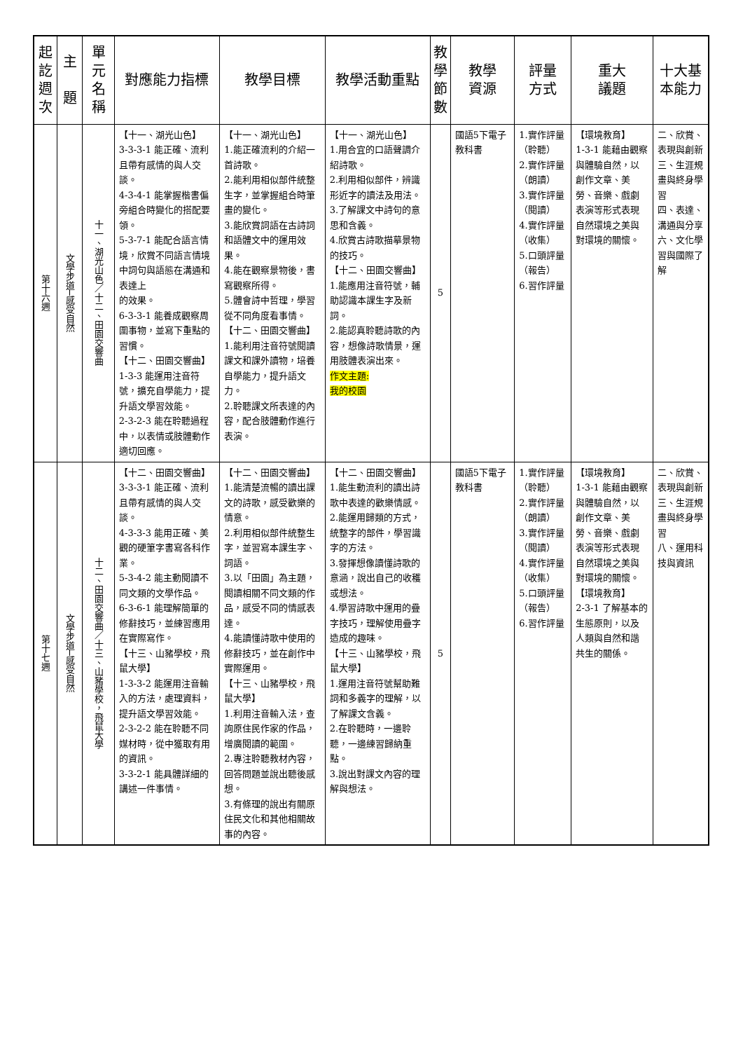| 起 訖 週 次 | 主 題 | 單 元 名 稱 | 對應能力指標 | 教學目標 | 教學活動重點 | 教 學 節 數 | 教學 資源 | 評量 方式 | 重大 議題 | 十大基 本能力 |
| --- | --- | --- | --- | --- | --- | --- | --- | --- | --- | --- |
| 第十六週 | 文學步道─感受自然 | 十一、湖光山色／十二、田園交響曲 | 【十一、湖光山色】 3-3-3-1 能正確、流利且帶有感情的與人交談。 4-3-4-1 能掌握楷書偏旁組合時變化的搭配要領。 5-3-7-1 能配合語言情境，欣賞不同語言情境中詞句與語態在溝通和表達上 的效果。 6-3-3-1 能養成觀察周圍事物，並寫下重點的習慣。 【十二、田園交響曲】 1-3-3 能運用注音符號，擴充自學能力，提升語文學習效能。 2-3-2-3 能在聆聽過程中，以表情或肢體動作適切回應。 | 【十一、湖光山色】 1.能正確流利的介紹一首詩歌。 2.能利用相似部件統整生字，並掌握組合時筆畫的變化。 3.能欣賞詞語在古詩詞和語體文中的運用效果。 4.能在觀察景物後，書寫觀察所得。 5.體會詩中哲理，學習從不同角度看事情。 【十二、田園交響曲】 1.能利用注音符號閱讀課文和課外讀物，培養自學能力，提升語文力。 2.聆聽課文所表達的內容，配合肢體動作進行表演。 | 【十一、湖光山色】 1.用合宜的口語聲調介紹詩歌。 2.利用相似部件，辨識形近字的讀法及用法。 3.了解課文中詩句的意思和含義。 4.欣賞古詩歌描摹景物的技巧。 【十二、田園交響曲】 1.能應用注音符號，輔助認識本課生字及新詞。 2.能認真聆聽詩歌的內容，想像詩歌情景，運用肢體表演出來。 作文主題: 我的校園 | 5 | 國語5下電子教科書 | 1.實作評量（聆聽） 2.實作評量（朗讀） 3.實作評量（閱讀） 4.實作評量（收集） 5.口頭評量（報告） 6.習作評量 | 【環境教育】 1-3-1 能藉由觀察與體驗自然，以創作文章、美勞、音樂、戲劇表演等形式表現自然環境之美與對環境的關懷。 | 二、欣賞、表現與創新 三、生涯規畫與終身學習 四、表達、溝通與分享 六、文化學習與國際了解 |
| 第十七週 | 文學步道─感受自然 | 十二、田園交響曲／十三、山豬學校，飛鼠大學 | 【十二、田園交響曲】 3-3-3-1 能正確、流利且帶有感情的與人交談。 4-3-3-3 能用正確、美觀的硬筆字書寫各科作業。 5-3-4-2 能主動閱讀不同文類的文學作品。 6-3-6-1 能理解簡單的修辭技巧，並練習應用在實際寫作。 【十三、山豬學校，飛鼠大學】 1-3-3-2 能運用注音輸入的方法，處理資料，提升語文學習效能。 2-3-2-2 能在聆聽不同媒材時，從中獲取有用的資訊。 3-3-2-1 能具體詳細的講述一件事情。 | 【十二、田園交響曲】 1.能清楚流暢的讀出課文的詩歌，感受歡樂的情意。 2.利用相似部件統整生字，並習寫本課生字、詞語。 3.以「田園」為主題，閱讀相關不同文類的作品，感受不同的情感表達。 4.能讀懂詩歌中使用的修辭技巧，並在創作中實際運用。 【十三、山豬學校，飛鼠大學】 1.利用注音輸入法，查詢原住民作家的作品，增廣閱讀的範圍。 2.專注聆聽教材內容，回答問題並說出聽後感想。 3.有條理的說出有關原住民文化和其他相關故事的內容。 | 【十二、田園交響曲】 1.能生動流利的讀出詩歌中表達的歡樂情感。 2.能運用歸類的方式，統整字的部件，學習識字的方法。 3.發揮想像讀懂詩歌的意涵，說出自己的收穫或想法。 4.學習詩歌中運用的疊字技巧，理解使用疊字造成的趣味。 【十三、山豬學校，飛鼠大學】 1.運用注音符號幫助難詞和多義字的理解，以了解課文含義。 2.在聆聽時，一邊聆聽，一邊練習歸納重點。 3.說出對課文內容的理解與想法。 | 5 | 國語5下電子教科書 | 1.實作評量（聆聽） 2.實作評量（朗讀） 3.實作評量（閱讀） 4.實作評量（收集） 5.口頭評量（報告） 6.習作評量 | 【環境教育】 1-3-1 能藉由觀察與體驗自然，以創作文章、美勞、音樂、戲劇表演等形式表現自然環境之美與對環境的關懷。 【環境教育】 2-3-1 了解基本的生態原則，以及人類與自然和諧共生的關係。 | 二、欣賞、表現與創新 三、生涯規畫與終身學習 八、運用科技與資訊 |